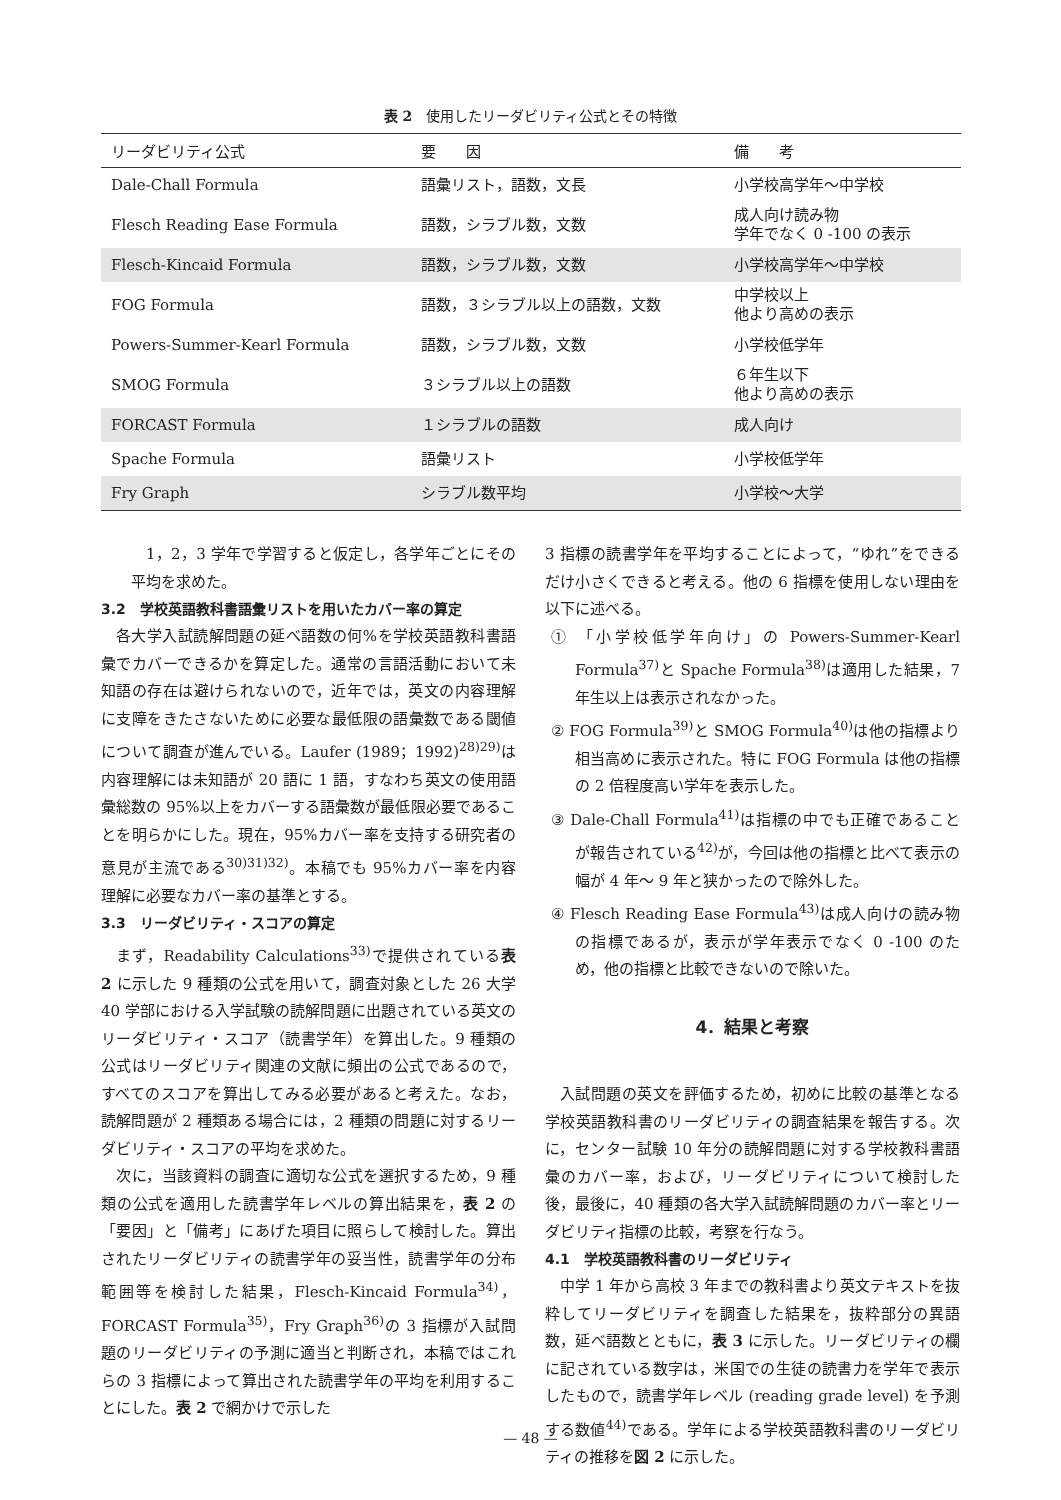表 2　使用したリーダビリティ公式とその特徴
| リーダビリティ公式 | 要 因 | 備 考 |
| --- | --- | --- |
| Dale-Chall Formula | 語彙リスト，語数，文長 | 小学校高学年～中学校 |
| Flesch Reading Ease Formula | 語数，シラブル数，文数 | 成人向け読み物 学年でなく 0 -100 の表示 |
| Flesch-Kincaid Formula | 語数，シラブル数，文数 | 小学校高学年～中学校 |
| FOG Formula | 語数，３シラブル以上の語数，文数 | 中学校以上 他より高めの表示 |
| Powers-Summer-Kearl Formula | 語数，シラブル数，文数 | 小学校低学年 |
| SMOG Formula | ３シラブル以上の語数 | ６年生以下 他より高めの表示 |
| FORCAST Formula | １シラブルの語数 | 成人向け |
| Spache Formula | 語彙リスト | 小学校低学年 |
| Fry Graph | シラブル数平均 | 小学校～大学 |
1，2，3 学年で学習すると仮定し，各学年ごとにその平均を求めた。
3.2　学校英語教科書語彙リストを用いたカバー率の算定
各大学入試読解問題の延べ語数の何%を学校英語教科書語彙でカバーできるかを算定した。通常の言語活動において未知語の存在は避けられないので，近年では，英文の内容理解に支障をきたさないために必要な最低限の語彙数である閾値について調査が進んでいる。Laufer (1989；1992)<sup>28)29)</sup>は内容理解には未知語が 20 語に 1 語，すなわち英文の使用語彙総数の 95%以上をカバーする語彙数が最低限必要であることを明らかにした。現在，95%カバー率を支持する研究者の意見が主流である<sup>30)31)32)</sup>。本稿でも 95%カバー率を内容理解に必要なカバー率の基準とする。
3.3　リーダビリティ・スコアの算定
まず，Readability Calculations<sup>33)</sup>で提供されている表 2 に示した 9 種類の公式を用いて，調査対象とした 26 大学 40 学部における入学試験の読解問題に出題されている英文のリーダビリティ・スコア（読書学年）を算出した。9 種類の公式はリーダビリティ関連の文献に頻出の公式であるので，すべてのスコアを算出してみる必要があると考えた。なお，読解問題が 2 種類ある場合には，2 種類の問題に対するリーダビリティ・スコアの平均を求めた。
次に，当該資料の調査に適切な公式を選択するため，9 種類の公式を適用した読書学年レベルの算出結果を，表 2 の「要因」と「備考」にあげた項目に照らして検討した。算出されたリーダビリティの読書学年の妥当性，読書学年の分布範囲等を検討した結果，Flesch-Kincaid Formula<sup>34)</sup>，FORCAST Formula<sup>35)</sup>，Fry Graph<sup>36)</sup>の 3 指標が入試問題のリーダビリティの予測に適当と判断され，本稿ではこれらの 3 指標によって算出された読書学年の平均を利用することにした。表 2 で網かけで示した
3 指標の読書学年を平均することによって，“ゆれ”をできるだけ小さくできると考える。他の 6 指標を使用しない理由を以下に述べる。
① 「小学校低学年向け」の Powers-Summer-Kearl Formula<sup>37)</sup>と Spache Formula<sup>38)</sup>は適用した結果，7 年生以上は表示されなかった。
② FOG Formula<sup>39)</sup>と SMOG Formula<sup>40)</sup>は他の指標より相当高めに表示された。特に FOG Formula は他の指標の 2 倍程度高い学年を表示した。
③ Dale-Chall Formula<sup>41)</sup>は指標の中でも正確であることが報告されている<sup>42)</sup>が，今回は他の指標と比べて表示の幅が 4 年～ 9 年と狭かったので除外した。
④ Flesch Reading Ease Formula<sup>43)</sup>は成人向けの読み物の指標であるが，表示が学年表示でなく 0 -100 のため，他の指標と比較できないので除いた。
4．結果と考察
入試問題の英文を評価するため，初めに比較の基準となる学校英語教科書のリーダビリティの調査結果を報告する。次に，センター試験 10 年分の読解問題に対する学校教科書語彙のカバー率，および，リーダビリティについて検討した後，最後に，40 種類の各大学入試読解問題のカバー率とリーダビリティ指標の比較，考察を行なう。
4.1　学校英語教科書のリーダビリティ
中学 1 年から高校 3 年までの教科書より英文テキストを抜粋してリーダビリティを調査した結果を，抜粋部分の異語数，延べ語数とともに，表 3 に示した。リーダビリティの欄に記されている数字は，米国での生徒の読書力を学年で表示したもので，読書学年レベル (reading grade level) を予測する数値<sup>44)</sup>である。学年による学校英語教科書のリーダビリティの推移を図 2 に示した。
— 48 —